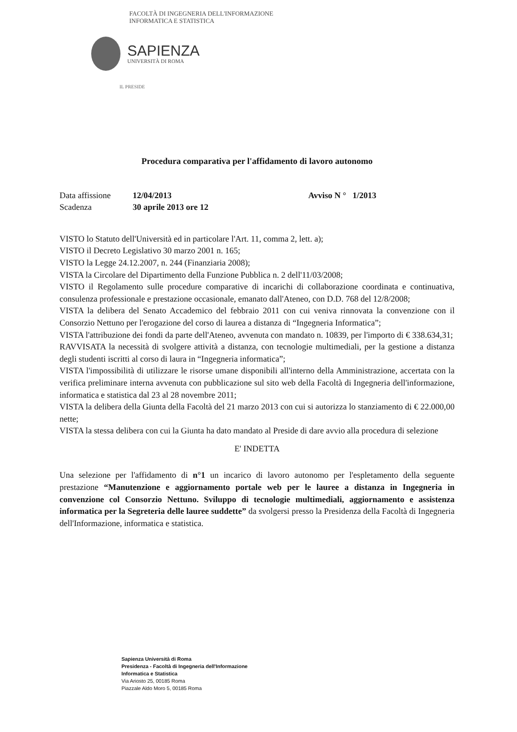FACOLTÀ DI INGEGNERIA DELL'INFORMAZIONE
INFORMATICA E STATISTICA
SAPIENZA
UNIVERSITÀ DI ROMA
IL PRESIDE
Procedura comparativa per l'affidamento di lavoro autonomo
Data affissione 12/04/2013 Avviso N ° 1/2013
Scadenza 30 aprile 2013 ore 12
VISTO lo Statuto dell'Università ed in particolare l'Art. 11, comma 2, lett. a);
VISTO il Decreto Legislativo 30 marzo 2001 n. 165;
VISTO la Legge 24.12.2007, n. 244 (Finanziaria 2008);
VISTA la Circolare del Dipartimento della Funzione Pubblica n. 2 dell'11/03/2008;
VISTO il Regolamento sulle procedure comparative di incarichi di collaborazione coordinata e continuativa, consulenza professionale e prestazione occasionale, emanato dall'Ateneo, con D.D. 768 del 12/8/2008;
VISTA la delibera del Senato Accademico del febbraio 2011 con cui veniva rinnovata la convenzione con il Consorzio Nettuno per l'erogazione del corso di laurea a distanza di “Ingegneria Informatica”;
VISTA l'attribuzione dei fondi da parte dell'Ateneo, avvenuta con mandato n. 10839, per l'importo di € 338.634,31;
RAVVISATA la necessità di svolgere attività a distanza, con tecnologie multimediali, per la gestione a distanza degli studenti iscritti al corso di laura in “Ingegneria informatica”;
VISTA l'impossibilità di utilizzare le risorse umane disponibili all'interno della Amministrazione, accertata con la verifica preliminare interna avvenuta con pubblicazione sul sito web della Facoltà di Ingegneria dell'informazione, informatica e statistica dal 23 al 28 novembre 2011;
VISTA la delibera della Giunta della Facoltà del 21 marzo 2013 con cui si autorizza lo stanziamento di € 22.000,00 nette;
VISTA la stessa delibera con cui la Giunta ha dato mandato al Preside di dare avvio alla procedura di selezione
E' INDETTA
Una selezione per l'affidamento di n°1 un incarico di lavoro autonomo per l'espletamento della seguente prestazione “Manutenzione e aggiornamento portale web per le lauree a distanza in Ingegneria in convenzione col Consorzio Nettuno. Sviluppo di tecnologie multimediali, aggiornamento e assistenza informatica per la Segreteria delle lauree suddette” da svolgersi presso la Presidenza della Facoltà di Ingegneria dell'Informazione, informatica e statistica.
Sapienza Università di Roma
Presidenza - Facoltà di Ingegneria dell'Informazione
Informatica e Statistica
Via Ariosto 25, 00185 Roma
Piazzale Aldo Moro 5, 00185 Roma